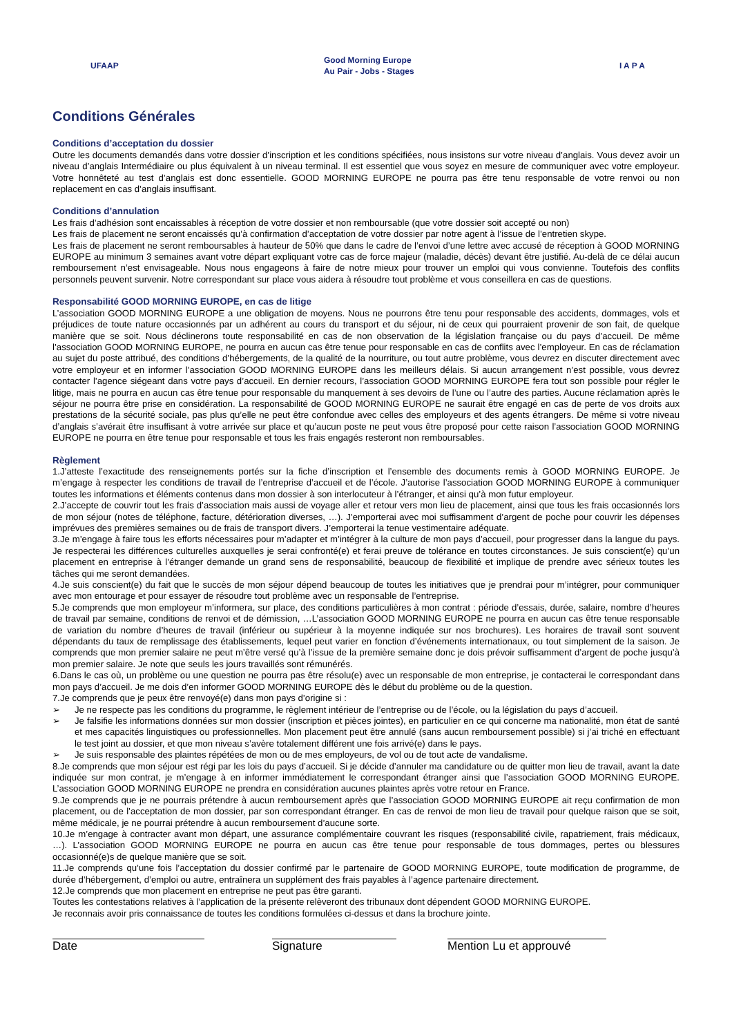UFAAP Good Morning Europe
Au Pair - Jobs - Stages I A P A
Conditions Générales
Conditions d’acceptation du dossier
Outre les documents demandés dans votre dossier d’inscription et les conditions spécifiées, nous insistons sur votre niveau d’anglais. Vous devez avoir un niveau d’anglais Intermédiaire ou plus équivalent à un niveau terminal. Il est essentiel que vous soyez en mesure de communiquer avec votre employeur. Votre honnêteté au test d’anglais est donc essentielle. GOOD MORNING EUROPE ne pourra pas être tenu responsable de votre renvoi ou non replacement en cas d’anglais insuffisant.
Conditions d’annulation
Les frais d’adhésion sont encaissables à réception de votre dossier et non remboursable (que votre dossier soit accepté ou non)
Les frais de placement ne seront encaissés qu’à confirmation d’acceptation de votre dossier par notre agent à l’issue de l’entretien skype.
Les frais de placement ne seront remboursables à hauteur de 50% que dans le cadre de l’envoi d’une lettre avec accusé de réception à GOOD MORNING EUROPE au minimum 3 semaines avant votre départ expliquant votre cas de force majeur (maladie, décès) devant être justifié. Au-delà de ce délai aucun remboursement n’est envisageable. Nous nous engageons à faire de notre mieux pour trouver un emploi qui vous convienne. Toutefois des conflits personnels peuvent survenir. Notre correspondant sur place vous aidera à résoudre tout problème et vous conseillera en cas de questions.
Responsabilité GOOD MORNING EUROPE, en cas de litige
L’association GOOD MORNING EUROPE a une obligation de moyens. Nous ne pourrons être tenu pour responsable des accidents, dommages, vols et préjudices de toute nature occasionnés par un adhérent au cours du transport et du séjour, ni de ceux qui pourraient provenir de son fait, de quelque manière que se soit. Nous déclinerons toute responsabilité en cas de non observation de la législation française ou du pays d’accueil. De même l’association GOOD MORNING EUROPE, ne pourra en aucun cas être tenue pour responsable en cas de conflits avec l’employeur. En cas de réclamation au sujet du poste attribué, des conditions d’hébergements, de la qualité de la nourriture, ou tout autre problème, vous devrez en discuter directement avec votre employeur et en informer l’association GOOD MORNING EUROPE dans les meilleurs délais. Si aucun arrangement n’est possible, vous devrez contacter l’agence siégeant dans votre pays d’accueil. En dernier recours, l’association GOOD MORNING EUROPE fera tout son possible pour régler le litige, mais ne pourra en aucun cas être tenue pour responsable du manquement à ses devoirs de l’une ou l’autre des parties. Aucune réclamation après le séjour ne pourra être prise en considération. La responsabilité de GOOD MORNING EUROPE ne saurait être engagé en cas de perte de vos droits aux prestations de la sécurité sociale, pas plus qu’elle ne peut être confondue avec celles des employeurs et des agents étrangers. De même si votre niveau d’anglais s’avérait être insuffisant à votre arrivée sur place et qu’aucun poste ne peut vous être proposé pour cette raison l’association GOOD MORNING EUROPE ne pourra en être tenue pour responsable et tous les frais engagés resteront non remboursables.
Règlement
1.J’atteste l’exactitude des renseignements portés sur la fiche d’inscription et l’ensemble des documents remis à GOOD MORNING EUROPE. Je m’engage à respecter les conditions de travail de l’entreprise d’accueil et de l’école. J’autorise l’association GOOD MORNING EUROPE à communiquer toutes les informations et éléments contenus dans mon dossier à son interlocuteur à l’étranger, et ainsi qu’à mon futur employeur.
2.J’accepte de couvrir tout les frais d’association mais aussi de voyage aller et retour vers mon lieu de placement, ainsi que tous les frais occasionnés lors de mon séjour (notes de téléphone, facture, détérioration diverses, …). J’emporterai avec moi suffisamment d’argent de poche pour couvrir les dépenses imprévues des premières semaines ou de frais de transport divers. J’emporterai la tenue vestimentaire adéquate.
3.Je m’engage à faire tous les efforts nécessaires pour m’adapter et m’intégrer à la culture de mon pays d’accueil, pour progresser dans la langue du pays. Je respecterai les différences culturelles auxquelles je serai confronté(e) et ferai preuve de tolérance en toutes circonstances. Je suis conscient(e) qu’un placement en entreprise à l’étranger demande un grand sens de responsabilité, beaucoup de flexibilité et implique de prendre avec sérieux toutes les tâches qui me seront demandées.
4.Je suis conscient(e) du fait que le succès de mon séjour dépend beaucoup de toutes les initiatives que je prendrai pour m’intégrer, pour communiquer avec mon entourage et pour essayer de résoudre tout problème avec un responsable de l’entreprise.
5.Je comprends que mon employeur m’informera, sur place, des conditions particulières à mon contrat : période d’essais, durée, salaire, nombre d’heures de travail par semaine, conditions de renvoi et de démission, …L’association GOOD MORNING EUROPE ne pourra en aucun cas être tenue responsable de variation du nombre d’heures de travail (inférieur ou supérieur à la moyenne indiquée sur nos brochures). Les horaires de travail sont souvent dépendants du taux de remplissage des établissements, lequel peut varier en fonction d’événements internationaux, ou tout simplement de la saison. Je comprends que mon premier salaire ne peut m’être versé qu’à l’issue de la première semaine donc je dois prévoir suffisamment d’argent de poche jusqu’à mon premier salaire. Je note que seuls les jours travaillés sont rémunérés.
6.Dans le cas où, un problème ou une question ne pourra pas être résolu(e) avec un responsable de mon entreprise, je contacterai le correspondant dans mon pays d’accueil. Je me dois d’en informer GOOD MORNING EUROPE dès le début du problème ou de la question.
7.Je comprends que je peux être renvoyé(e) dans mon pays d’origine si :
➢ Je ne respecte pas les conditions du programme, le règlement intérieur de l’entreprise ou de l’école, ou la législation du pays d’accueil.
➢ Je falsifie les informations données sur mon dossier (inscription et pièces jointes), en particulier en ce qui concerne ma nationalité, mon état de santé et mes capacités linguistiques ou professionnelles. Mon placement peut être annulé (sans aucun remboursement possible) si j’ai triché en effectuant le test joint au dossier, et que mon niveau s’avère totalement différent une fois arrivé(e) dans le pays.
➢ Je suis responsable des plaintes répétées de mon ou de mes employeurs, de vol ou de tout acte de vandalisme.
8.Je comprends que mon séjour est régi par les lois du pays d’accueil. Si je décide d’annuler ma candidature ou de quitter mon lieu de travail, avant la date indiquée sur mon contrat, je m’engage à en informer immédiatement le correspondant étranger ainsi que l’association GOOD MORNING EUROPE. L’association GOOD MORNING EUROPE ne prendra en considération aucunes plaintes après votre retour en France.
9.Je comprends que je ne pourrais prétendre à aucun remboursement après que l’association GOOD MORNING EUROPE ait reçu confirmation de mon placement, ou de l’acceptation de mon dossier, par son correspondant étranger. En cas de renvoi de mon lieu de travail pour quelque raison que se soit, même médicale, je ne pourrai prétendre à aucun remboursement d’aucune sorte.
10.Je m’engage à contracter avant mon départ, une assurance complémentaire couvrant les risques (responsabilité civile, rapatriement, frais médicaux, …). L’association GOOD MORNING EUROPE ne pourra en aucun cas être tenue pour responsable de tous dommages, pertes ou blessures occasionné(e)s de quelque manière que se soit.
11.Je comprends qu’une fois l’acceptation du dossier confirmé par le partenaire de GOOD MORNING EUROPE, toute modification de programme, de durée d’hébergement, d’emploi ou autre, entraînera un supplément des frais payables à l’agence partenaire directement.
12.Je comprends que mon placement en entreprise ne peut pas être garanti.
Toutes les contestations relatives à l’application de la présente relèveront des tribunaux dont dépendent GOOD MORNING EUROPE.
Je reconnais avoir pris connaissance de toutes les conditions formulées ci-dessus et dans la brochure jointe.
Date Signature Mention Lu et approuvé